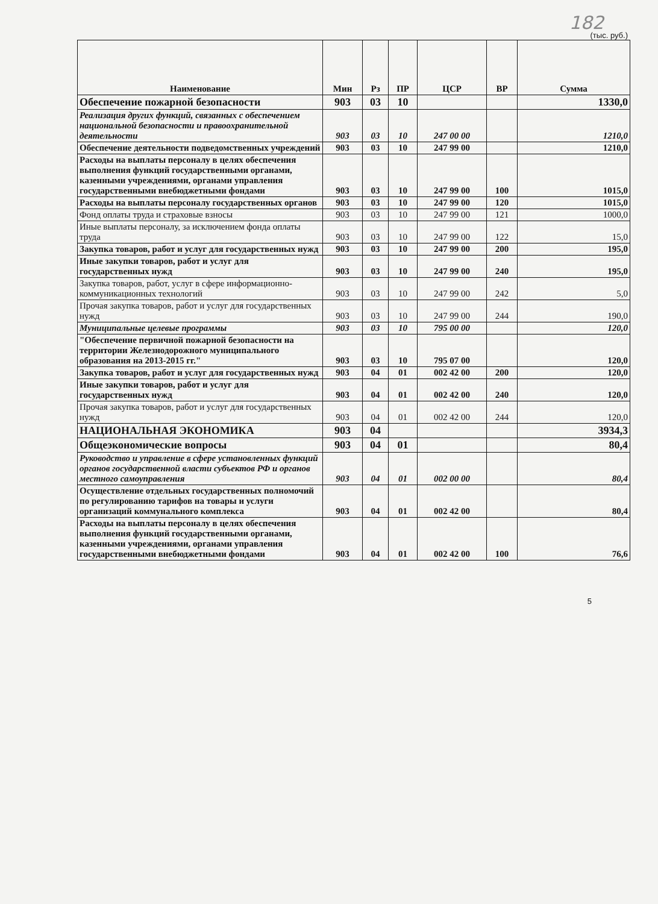182
(тыс. руб.)
| Наименование | Мин | Рз | ПР | ЦСР | ВР | Сумма |
| --- | --- | --- | --- | --- | --- | --- |
| Обеспечение пожарной безопасности | 903 | 03 | 10 | | | 1330,0 |
| Реализация других функций, связанных с обеспечением национальной безопасности и правоохранительной деятельности | 903 | 03 | 10 | 247 00 00 | | 1210,0 |
| Обеспечение деятельности подведомственных учреждений | 903 | 03 | 10 | 247 99 00 | | 1210,0 |
| Расходы на выплаты персоналу в целях обеспечения выполнения функций государственными органами, казенными учреждениями, органами управления государственными внебюджетными фондами | 903 | 03 | 10 | 247 99 00 | 100 | 1015,0 |
| Расходы на выплаты персоналу государственных органов | 903 | 03 | 10 | 247 99 00 | 120 | 1015,0 |
| Фонд оплаты труда и страховые взносы | 903 | 03 | 10 | 247 99 00 | 121 | 1000,0 |
| Иные выплаты персоналу, за исключением фонда оплаты труда | 903 | 03 | 10 | 247 99 00 | 122 | 15,0 |
| Закупка товаров, работ и услуг для государственных нужд | 903 | 03 | 10 | 247 99 00 | 200 | 195,0 |
| Иные закупки товаров, работ и услуг для государственных нужд | 903 | 03 | 10 | 247 99 00 | 240 | 195,0 |
| Закупка товаров, работ, услуг в сфере информационно-коммуникационных технологий | 903 | 03 | 10 | 247 99 00 | 242 | 5,0 |
| Прочая закупка товаров, работ и услуг для государственных нужд | 903 | 03 | 10 | 247 99 00 | 244 | 190,0 |
| Муниципальные целевые программы | 903 | 03 | 10 | 795 00 00 | | 120,0 |
| "Обеспечение первичной пожарной безопасности на территории Железнодорожного муниципального образования на 2013-2015 гг." | 903 | 03 | 10 | 795 07 00 | | 120,0 |
| Закупка товаров, работ и услуг для государственных нужд | 903 | 04 | 01 | 002 42 00 | 200 | 120,0 |
| Иные закупки товаров, работ и услуг для государственных нужд | 903 | 04 | 01 | 002 42 00 | 240 | 120,0 |
| Прочая закупка товаров, работ и услуг для государственных нужд | 903 | 04 | 01 | 002 42 00 | 244 | 120,0 |
| НАЦИОНАЛЬНАЯ ЭКОНОМИКА | 903 | 04 | | | | 3934,3 |
| Общеэкономические вопросы | 903 | 04 | 01 | | | 80,4 |
| Руководство и управление в сфере установленных функций органов государственной власти субъектов РФ и органов местного самоуправления | 903 | 04 | 01 | 002 00 00 | | 80,4 |
| Осуществление отдельных государственных полномочий по регулированию тарифов на товары и услуги организаций коммунального комплекса | 903 | 04 | 01 | 002 42 00 | | 80,4 |
| Расходы на выплаты персоналу в целях обеспечения выполнения функций государственными органами, казенными учреждениями, органами управления государственными внебюджетными фондами | 903 | 04 | 01 | 002 42 00 | 100 | 76,6 |
5